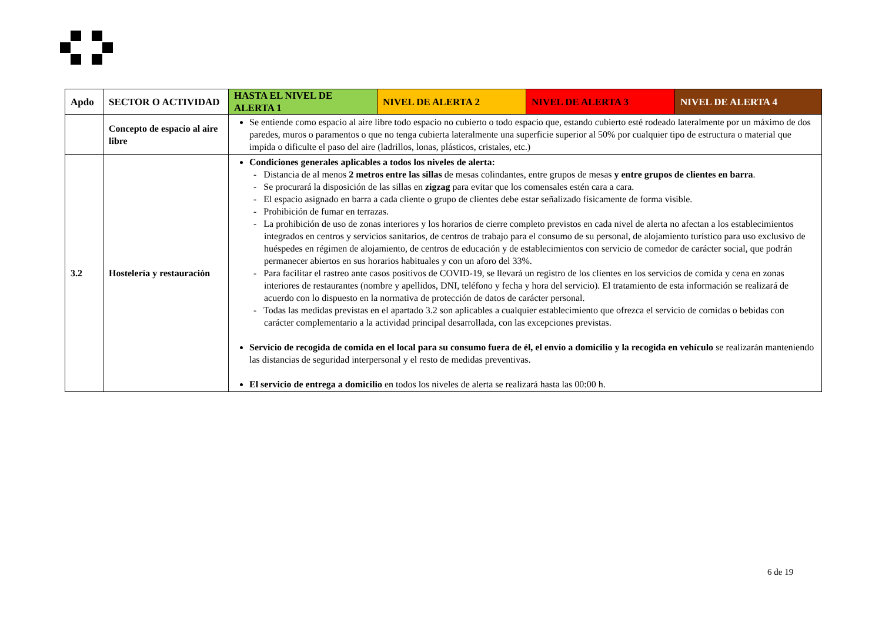| Apdo | SECTOR O ACTIVIDAD | HASTA EL NIVEL DE ALERTA 1 | NIVEL DE ALERTA 2 | NIVEL DE ALERTA 3 | NIVEL DE ALERTA 4 |
| --- | --- | --- | --- | --- | --- |
| | Concepto de espacio al aire libre | Se entiende como espacio al aire libre todo espacio no cubierto o todo espacio que, estando cubierto esté rodeado lateralmente por un máximo de dos paredes, muros o paramentos o que no tenga cubierta lateralmente una superficie superior al 50% por cualquier tipo de estructura o material que impida o dificulte el paso del aire (ladrillos, lonas, plásticos, cristales, etc.) | | | |
| 3.2 | Hostelería y restauración | Condiciones generales aplicables a todos los niveles de alerta: - Distancia de al menos 2 metros entre las sillas de mesas colindantes, entre grupos de mesas y entre grupos de clientes en barra . - Se procurará la disposición de las sillas en zigzag para evitar que los comensales estén cara a cara. - El espacio asignado en barra a cada cliente o grupo de clientes debe estar señalizado físicamente de forma visible. - Prohibición de fumar en terrazas. - La prohibición de uso de zonas interiores y los horarios de cierre completo previstos en cada nivel de alerta no afectan a los establecimientos integrados en centros y servicios sanitarios, de centros de trabajo para el consumo de su personal, de alojamiento turístico para uso exclusivo de huéspedes en régimen de alojamiento, de centros de educación y de establecimientos con servicio de comedor de carácter social, que podrán permanecer abiertos en sus horarios habituales y con un aforo del 33%. - Para facilitar el rastreo ante casos positivos de COVID-19, se llevará un registro de los clientes en los servicios de comida y cena en zonas interiores de restaurantes (nombre y apellidos, DNI, teléfono y fecha y hora del servicio). El tratamiento de esta información se realizará de acuerdo con lo dispuesto en la normativa de protección de datos de carácter personal. - Todas las medidas previstas en el apartado 3.2 son aplicables a cualquier establecimiento que ofrezca el servicio de comidas o bebidas con carácter complementario a la actividad principal desarrollada, con las excepciones previstas. Servicio de recogida de comida en el local para su consumo fuera de él, el envío a domicilio y la recogida en vehículo se realizarán manteniendo las distancias de seguridad interpersonal y el resto de medidas preventivas. El servicio de entrega a domicilio en todos los niveles de alerta se realizará hasta las 00:00 h. | | | |
6 de 19